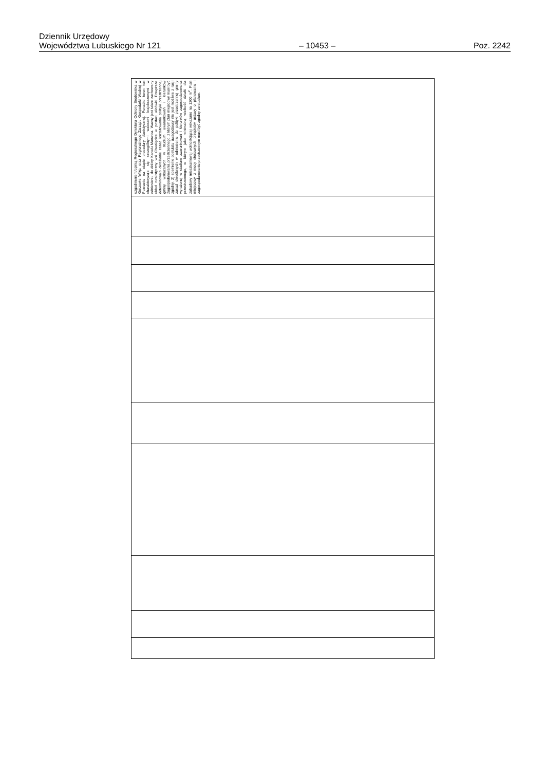Dziennik Urzędowy
Województwa Lubuskiego Nr 121
– 10453 –
Poz. 2242
| uzgodnieniem/opinią Regionalnego Dyrektora Ochrony Środowiska w Gorzowie Wlkp. oraz Regionalnego Zarządu Gospodarki Wodnej w Poznaniu na etapie procedury planistycznej. Ponadto teren ten charakteryzuje się szczególnymi walorami krajobrazowymi w odniesieniu do doliny Kanału Manwica. Ważny jest także zachowany układ ruralistyczny wsi Chwalęcice w postaci ulicówki. Powyższe determinowało określanie zasad kształtowania polityki przestrzennej gminy wskazanych w studium uwarunkowań i kierunków zagospodarowania przestrzennego, z którym plan miejscowy musi być zgodny. 2) spełnienie postulatu uwagodawcy nie jest możliwe z racji zasad określonych w odniesieniu do polityki przestrzennej gminy wyrażonej w studium uwarunkowań i kierunków zagospodarowania przestrzennego, w którym jako minimalną wielkość działki dla zabudowy mieszkaniowej wolnostojącej wskazano na 1200 m<sup>2</sup>. Plan miejscowy z mocy stosownych przepisów ustawy o planowaniu i zagospodarowaniu przestrzennym musi być zgodny ze studium. |